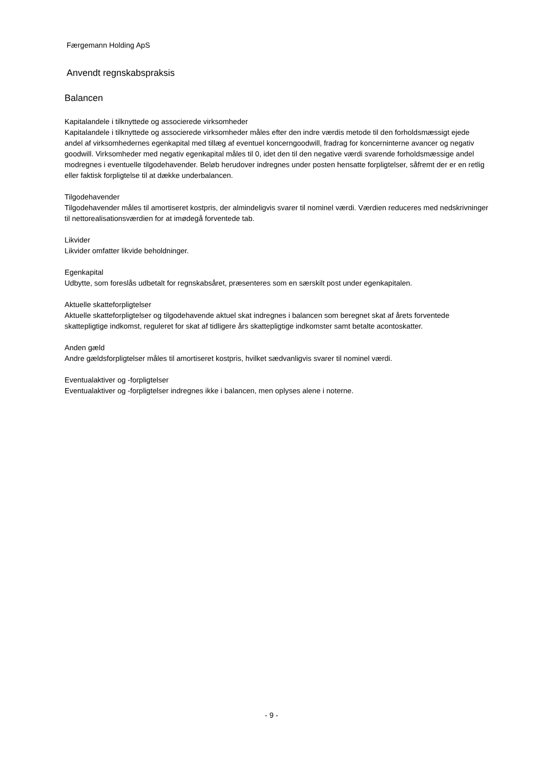Færgemann Holding ApS
Anvendt regnskabspraksis
Balancen
Kapitalandele i tilknyttede og associerede virksomheder
Kapitalandele i tilknyttede og associerede virksomheder måles efter den indre værdis metode til den forholdsmæssigt ejede andel af virksomhedernes egenkapital med tillæg af eventuel koncerngoodwill, fradrag for koncerninterne avancer og negativ goodwill. Virksomheder med negativ egenkapital måles til 0, idet den til den negative værdi svarende forholdsmæssige andel modregnes i eventuelle tilgodehavender. Beløb herudover indregnes under posten hensatte forpligtelser, såfremt der er en retlig eller faktisk forpligtelse til at dække underbalancen.
Tilgodehavender
Tilgodehavender måles til amortiseret kostpris, der almindeligvis svarer til nominel værdi. Værdien reduceres med nedskrivninger til nettorealisationsværdien for at imødegå forventede tab.
Likvider
Likvider omfatter likvide beholdninger.
Egenkapital
Udbytte, som foreslås udbetalt for regnskabsåret, præsenteres som en særskilt post under egenkapitalen.
Aktuelle skatteforpligtelser
Aktuelle skatteforpligtelser og tilgodehavende aktuel skat indregnes i balancen som beregnet skat af årets forventede skattepligtige indkomst, reguleret for skat af tidligere års skattepligtige indkomster samt betalte acontoskatter.
Anden gæld
Andre gældsforpligtelser måles til amortiseret kostpris, hvilket sædvanligvis svarer til nominel værdi.
Eventualaktiver og -forpligtelser
Eventualaktiver og -forpligtelser indregnes ikke i balancen, men oplyses alene i noterne.
- 9 -